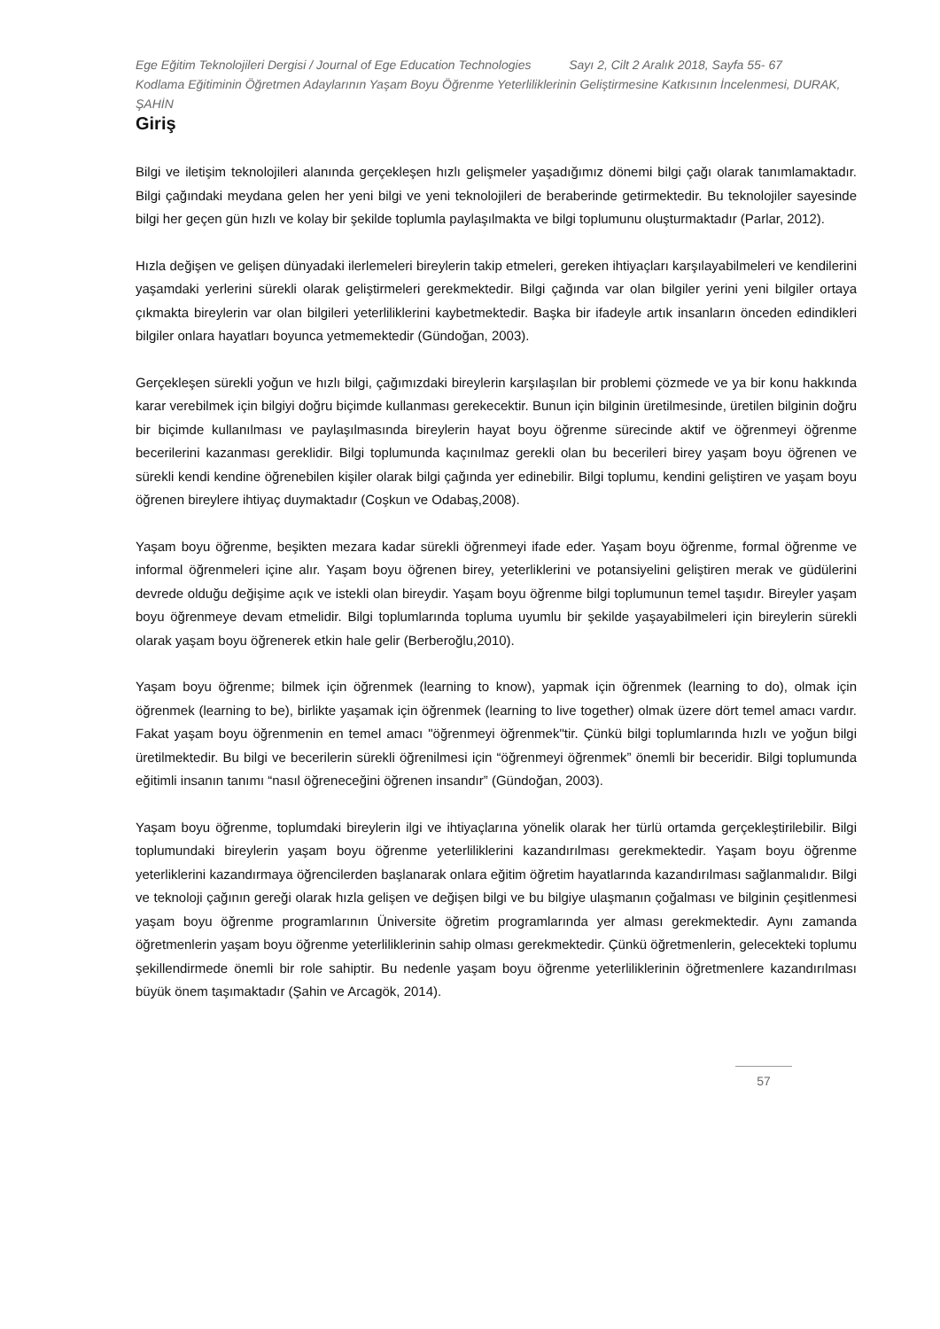Ege Eğitim Teknolojileri Dergisi / Journal of Ege Education Technologies Sayı 2, Cilt 2 Aralık 2018, Sayfa 55- 67
Kodlama Eğitiminin Öğretmen Adaylarının Yaşam Boyu Öğrenme Yeterliliklerinin Geliştirmesine Katkısının İncelenmesi, DURAK, ŞAHİN
Giriş
Bilgi ve iletişim teknolojileri alanında gerçekleşen hızlı gelişmeler yaşadığımız dönemi bilgi çağı olarak tanımlamaktadır. Bilgi çağındaki meydana gelen her yeni bilgi ve yeni teknolojileri de beraberinde getirmektedir. Bu teknolojiler sayesinde bilgi her geçen gün hızlı ve kolay bir şekilde toplumla paylaşılmakta ve bilgi toplumunu oluşturmaktadır (Parlar, 2012).
Hızla değişen ve gelişen dünyadaki ilerlemeleri bireylerin takip etmeleri, gereken ihtiyaçları karşılayabilmeleri ve kendilerini yaşamdaki yerlerini sürekli olarak geliştirmeleri gerekmektedir. Bilgi çağında var olan bilgiler yerini yeni bilgiler ortaya çıkmakta bireylerin var olan bilgileri yeterliliklerini kaybetmektedir. Başka bir ifadeyle artık insanların önceden edindikleri bilgiler onlara hayatları boyunca yetmemektedir (Gündoğan, 2003).
Gerçekleşen sürekli yoğun ve hızlı bilgi, çağımızdaki bireylerin karşılaşılan bir problemi çözmede ve ya bir konu hakkında karar verebilmek için bilgiyi doğru biçimde kullanması gerekecektir. Bunun için bilginin üretilmesinde, üretilen bilginin doğru bir biçimde kullanılması ve paylaşılmasında bireylerin hayat boyu öğrenme sürecinde aktif ve öğrenmeyi öğrenme becerilerini kazanması gereklidir. Bilgi toplumunda kaçınılmaz gerekli olan bu becerileri birey yaşam boyu öğrenen ve sürekli kendi kendine öğrenebilen kişiler olarak bilgi çağında yer edinebilir. Bilgi toplumu, kendini geliştiren ve yaşam boyu öğrenen bireylere ihtiyaç duymaktadır (Coşkun ve Odabaş,2008).
Yaşam boyu öğrenme, beşikten mezara kadar sürekli öğrenmeyi ifade eder. Yaşam boyu öğrenme, formal öğrenme ve informal öğrenmeleri içine alır. Yaşam boyu öğrenen birey, yeterliklerini ve potansiyelini geliştiren merak ve güdülerini devrede olduğu değişime açık ve istekli olan bireydir. Yaşam boyu öğrenme bilgi toplumunun temel taşıdır. Bireyler yaşam boyu öğrenmeye devam etmelidir. Bilgi toplumlarında topluma uyumlu bir şekilde yaşayabilmeleri için bireylerin sürekli olarak yaşam boyu öğrenerek etkin hale gelir (Berberoğlu,2010).
Yaşam boyu öğrenme; bilmek için öğrenmek (learning to know), yapmak için öğrenmek (learning to do), olmak için öğrenmek (learning to be), birlikte yaşamak için öğrenmek (learning to live together) olmak üzere dört temel amacı vardır. Fakat yaşam boyu öğrenmenin en temel amacı "öğrenmeyi öğrenmek"tir. Çünkü bilgi toplumlarında hızlı ve yoğun bilgi üretilmektedir. Bu bilgi ve becerilerin sürekli öğrenilmesi için “öğrenmeyi öğrenmek” önemli bir beceridir. Bilgi toplumunda eğitimli insanın tanımı “nasıl öğreneceğini öğrenen insandır” (Gündoğan, 2003).
Yaşam boyu öğrenme, toplumdaki bireylerin ilgi ve ihtiyaçlarına yönelik olarak her türlü ortamda gerçekleştirilebilir. Bilgi toplumundaki bireylerin yaşam boyu öğrenme yeterliliklerini kazandırılması gerekmektedir. Yaşam boyu öğrenme yeterliklerini kazandırmaya öğrencilerden başlanarak onlara eğitim öğretim hayatlarında kazandırılması sağlanmalıdır. Bilgi ve teknoloji çağının gereği olarak hızla gelişen ve değişen bilgi ve bu bilgiye ulaşmanın çoğalması ve bilginin çeşitlenmesi yaşam boyu öğrenme programlarının Üniversite öğretim programlarında yer alması gerekmektedir. Aynı zamanda öğretmenlerin yaşam boyu öğrenme yeterliliklerinin sahip olması gerekmektedir. Çünkü öğretmenlerin, gelecekteki toplumu şekillendirmede önemli bir role sahiptir. Bu nedenle yaşam boyu öğrenme yeterliliklerinin öğretmenlere kazandırılması büyük önem taşımaktadır (Şahin ve Arcagök, 2014).
57